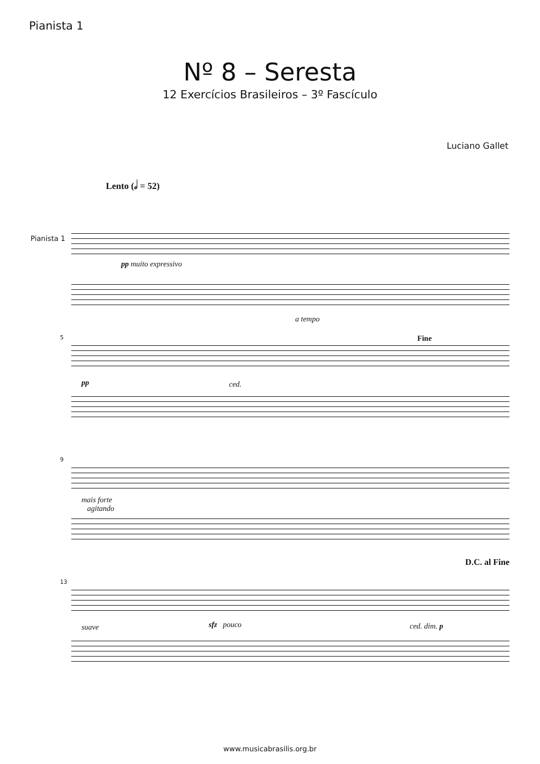Pianista 1
Nº 8 – Seresta
12 Exercícios Brasileiros – 3º Fascículo
Luciano Gallet
Lento (𝅗𝅥 = 52)
Pianista 1
pp muito expressivo
5
a tempo
Fine
pp ced.
9
mais forte
agitando
D.C. al Fine
13
suave sfz pouco ced. dim. p
www.musicabrasilis.org.br